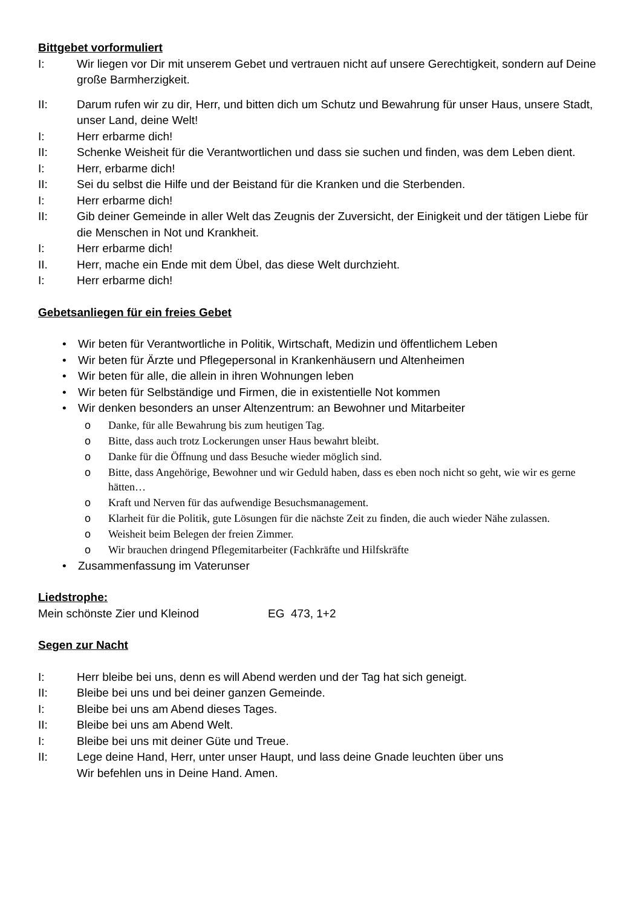Bittgebet vorformuliert
I: Wir liegen vor Dir mit unserem Gebet und vertrauen nicht auf unsere Gerechtigkeit, sondern auf Deine große Barmherzigkeit.
II: Darum rufen wir zu dir, Herr, und bitten dich um Schutz und Bewahrung für unser Haus, unsere Stadt, unser Land, deine Welt!
I: Herr erbarme dich!
II: Schenke Weisheit für die Verantwortlichen und dass sie suchen und finden, was dem Leben dient.
I: Herr, erbarme dich!
II: Sei du selbst die Hilfe und der Beistand für die Kranken und die Sterbenden.
I: Herr erbarme dich!
II: Gib deiner Gemeinde in aller Welt das Zeugnis der Zuversicht, der Einigkeit und der tätigen Liebe für die Menschen in Not und Krankheit.
I: Herr erbarme dich!
II. Herr, mache ein Ende mit dem Übel, das diese Welt durchzieht.
I: Herr erbarme dich!
Gebetsanliegen für ein freies Gebet
• Wir beten für Verantwortliche in Politik, Wirtschaft, Medizin und öffentlichem Leben
• Wir beten für Ärzte und Pflegepersonal in Krankenhäusern und Altenheimen
• Wir beten für alle, die allein in ihren Wohnungen leben
• Wir beten für Selbständige und Firmen, die in existentielle Not kommen
• Wir denken besonders an unser Altenzentrum: an Bewohner und Mitarbeiter
o Danke, für alle Bewahrung bis zum heutigen Tag.
o Bitte, dass auch trotz Lockerungen unser Haus bewahrt bleibt.
o Danke für die Öffnung und dass Besuche wieder möglich sind.
o Bitte, dass Angehörige, Bewohner und wir Geduld haben, dass es eben noch nicht so geht, wie wir es gerne hätten…
o Kraft und Nerven für das aufwendige Besuchsmanagement.
o Klarheit für die Politik, gute Lösungen für die nächste Zeit zu finden, die auch wieder Nähe zulassen.
o Weisheit beim Belegen der freien Zimmer.
o Wir brauchen dringend Pflegemitarbeiter (Fachkräfte und Hilfskräfte
• Zusammenfassung im Vaterunser
Liedstrophe:
Mein schönste Zier und Kleinod EG 473, 1+2
Segen zur Nacht
I: Herr bleibe bei uns, denn es will Abend werden und der Tag hat sich geneigt.
II: Bleibe bei uns und bei deiner ganzen Gemeinde.
I: Bleibe bei uns am Abend dieses Tages.
II: Bleibe bei uns am Abend Welt.
I: Bleibe bei uns mit deiner Güte und Treue.
II: Lege deine Hand, Herr, unter unser Haupt, und lass deine Gnade leuchten über uns
Wir befehlen uns in Deine Hand. Amen.